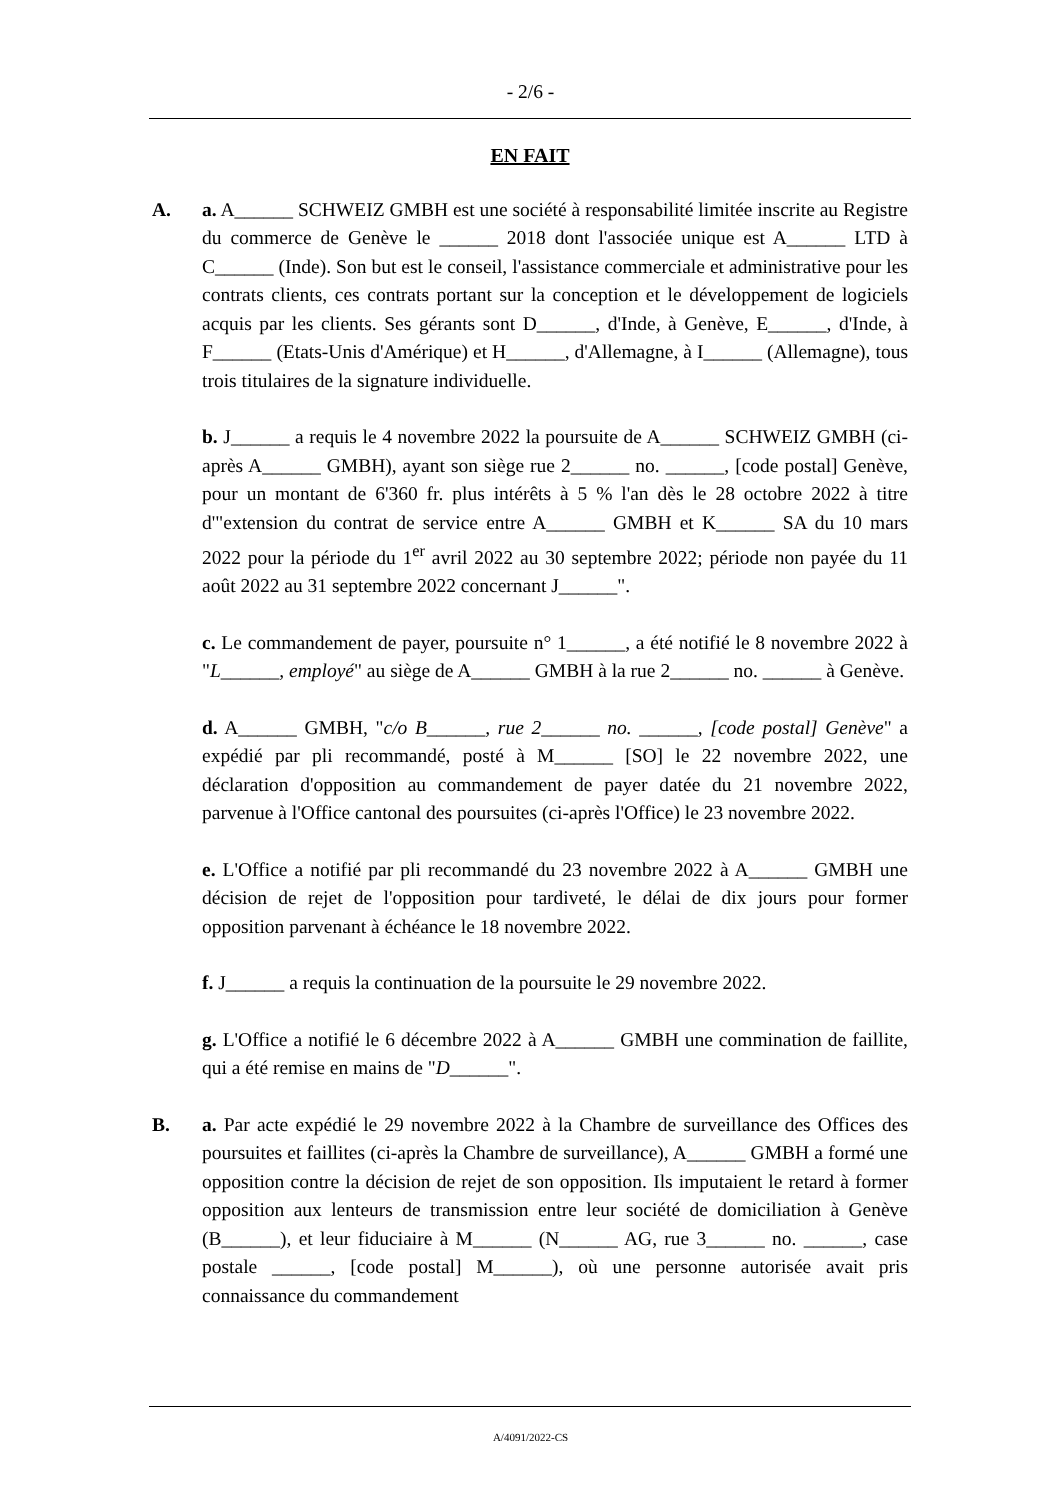- 2/6 -
EN FAIT
A. a. A______ SCHWEIZ GMBH est une société à responsabilité limitée inscrite au Registre du commerce de Genève le ______ 2018 dont l'associée unique est A______ LTD à C______ (Inde). Son but est le conseil, l'assistance commerciale et administrative pour les contrats clients, ces contrats portant sur la conception et le développement de logiciels acquis par les clients. Ses gérants sont D______, d'Inde, à Genève, E______, d'Inde, à F______ (Etats-Unis d'Amérique) et H______, d'Allemagne, à I______ (Allemagne), tous trois titulaires de la signature individuelle.
b. J______ a requis le 4 novembre 2022 la poursuite de A______ SCHWEIZ GMBH (ci-après A______ GMBH), ayant son siège rue 2______ no. ______, [code postal] Genève, pour un montant de 6'360 fr. plus intérêts à 5 % l'an dès le 28 octobre 2022 à titre d'"extension du contrat de service entre A______ GMBH et K______ SA du 10 mars 2022 pour la période du 1<sup>er</sup> avril 2022 au 30 septembre 2022; période non payée du 11 août 2022 au 31 septembre 2022 concernant J______".
c. Le commandement de payer, poursuite n° 1______, a été notifié le 8 novembre 2022 à "L______, employé" au siège de A______ GMBH à la rue 2______ no. ______ à Genève.
d. A______ GMBH, "c/o B______, rue 2______ no. ______, [code postal] Genève" a expédié par pli recommandé, posté à M______ [SO] le 22 novembre 2022, une déclaration d'opposition au commandement de payer datée du 21 novembre 2022, parvenue à l'Office cantonal des poursuites (ci-après l'Office) le 23 novembre 2022.
e. L'Office a notifié par pli recommandé du 23 novembre 2022 à A______ GMBH une décision de rejet de l'opposition pour tardiveté, le délai de dix jours pour former opposition parvenant à échéance le 18 novembre 2022.
f. J______ a requis la continuation de la poursuite le 29 novembre 2022.
g. L'Office a notifié le 6 décembre 2022 à A______ GMBH une commination de faillite, qui a été remise en mains de "D______".
B. a. Par acte expédié le 29 novembre 2022 à la Chambre de surveillance des Offices des poursuites et faillites (ci-après la Chambre de surveillance), A______ GMBH a formé une opposition contre la décision de rejet de son opposition. Ils imputaient le retard à former opposition aux lenteurs de transmission entre leur société de domiciliation à Genève (B______), et leur fiduciaire à M______ (N______ AG, rue 3______ no. ______, case postale ______, [code postal] M______), où une personne autorisée avait pris connaissance du commandement
A/4091/2022-CS